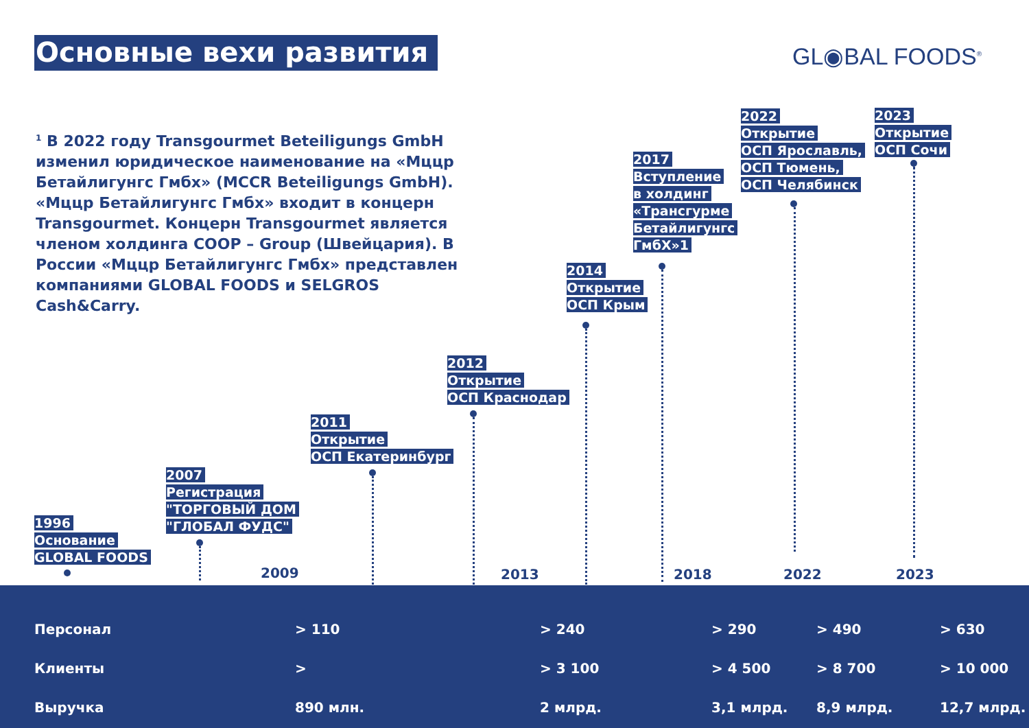Основные вехи развития GL◉BAL FOODS<sup>®</sup>
<sup>1</sup> В 2022 году Transgourmet Beteiligungs GmbH изменил юридическое наименование на «Мццр Бетайлигунгс Гмбх» (MCCR Beteiligungs GmbH). «Мццр Бетайлигунгс Гмбх» входит в концерн Transgourmet. Концерн Transgourmet является членом холдинга COOP – Group (Швейцария). В России «Мццр Бетайлигунгс Гмбх» представлен компаниями GLOBAL FOODS и SELGROS Cash&Carry.
1996
Основание
GLOBAL FOODS
2007
Регистрация
"ТОРГОВЫЙ ДОМ
"ГЛОБАЛ ФУДС"
2011
Открытие
ОСП Екатеринбург
2012
Открытие
ОСП Краснодар
2014
Открытие
ОСП Крым
2017
Вступление
в холдинг
«Трансгурме
Бетайлигунгс
ГмбХ»1
2022
Открытие
ОСП Ярославль,
ОСП Тюмень,
ОСП Челябинск
2023
Открытие
ОСП Сочи
2009 2013 2018 2022 2023
| Персонал | > 110 | > 240 | > 290 | > 490 | > 630 |
| Клиенты | > | > 3 100 | > 4 500 | > 8 700 | > 10 000 |
| Выручка | 890 млн. | 2 млрд. | 3,1 млрд. | 8,9 млрд. | 12,7 млрд. |